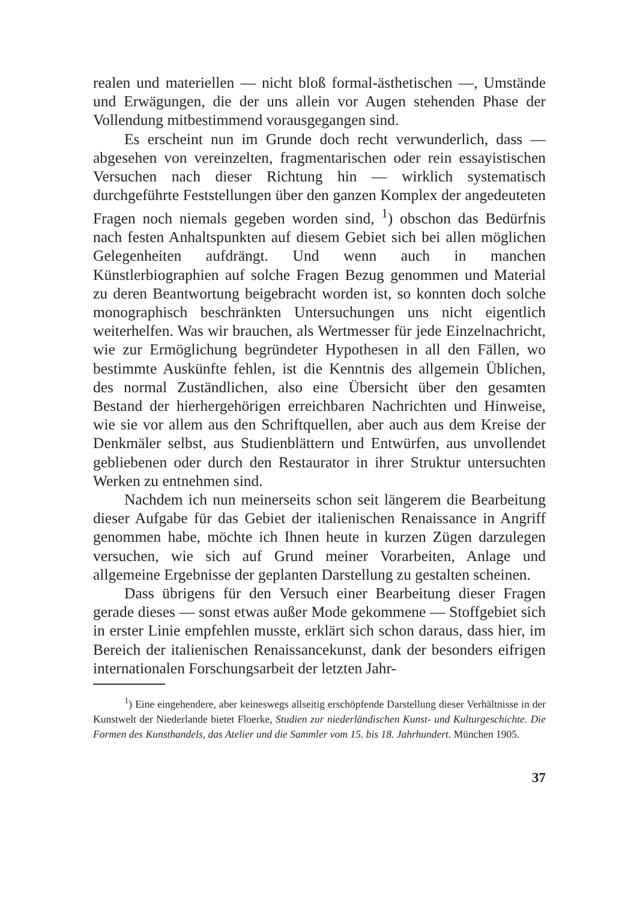realen und materiellen — nicht bloß formal-ästhetischen —, Umstände und Erwägungen, die der uns allein vor Augen stehenden Phase der Vollendung mitbestimmend vorausgegangen sind.
Es erscheint nun im Grunde doch recht verwunderlich, dass — abgesehen von vereinzelten, fragmentarischen oder rein essayistischen Versuchen nach dieser Richtung hin — wirklich systematisch durchgeführte Feststellungen über den ganzen Komplex der angedeuteten Fragen noch niemals gegeben worden sind, <sup>1</sup>) obschon das Bedürfnis nach festen Anhaltspunkten auf diesem Gebiet sich bei allen möglichen Gelegenheiten aufdrängt. Und wenn auch in manchen Künstlerbiographien auf solche Fragen Bezug genommen und Material zu deren Beantwortung beigebracht worden ist, so konnten doch solche monographisch beschränkten Untersuchungen uns nicht eigentlich weiterhelfen. Was wir brauchen, als Wertmesser für jede Einzelnachricht, wie zur Ermöglichung begründeter Hypothesen in all den Fällen, wo bestimmte Auskünfte fehlen, ist die Kenntnis des allgemein Üblichen, des normal Zuständlichen, also eine Übersicht über den gesamten Bestand der hierhergehörigen erreichbaren Nachrichten und Hinweise, wie sie vor allem aus den Schriftquellen, aber auch aus dem Kreise der Denkmäler selbst, aus Studienblättern und Entwürfen, aus unvollendet gebliebenen oder durch den Restaurator in ihrer Struktur untersuchten Werken zu entnehmen sind.
Nachdem ich nun meinerseits schon seit längerem die Bearbeitung dieser Aufgabe für das Gebiet der italienischen Renaissance in Angriff genommen habe, möchte ich Ihnen heute in kurzen Zügen darzulegen versuchen, wie sich auf Grund meiner Vorarbeiten, Anlage und allgemeine Ergebnisse der geplanten Darstellung zu gestalten scheinen.
Dass übrigens für den Versuch einer Bearbeitung dieser Fragen gerade dieses — sonst etwas außer Mode gekommene — Stoffgebiet sich in erster Linie empfehlen musste, erklärt sich schon daraus, dass hier, im Bereich der italienischen Renaissancekunst, dank der besonders eifrigen internationalen Forschungsarbeit der letzten Jahr-
<sup>1</sup>) Eine eingehendere, aber keineswegs allseitig erschöpfende Darstellung dieser Verhältnisse in der Kunstwelt der Niederlande bietet Floerke, Studien zur niederländischen Kunst- und Kulturgeschichte. Die Formen des Kunsthandels, das Atelier und die Sammler vom 15. bis 18. Jahrhundert. München 1905.
37